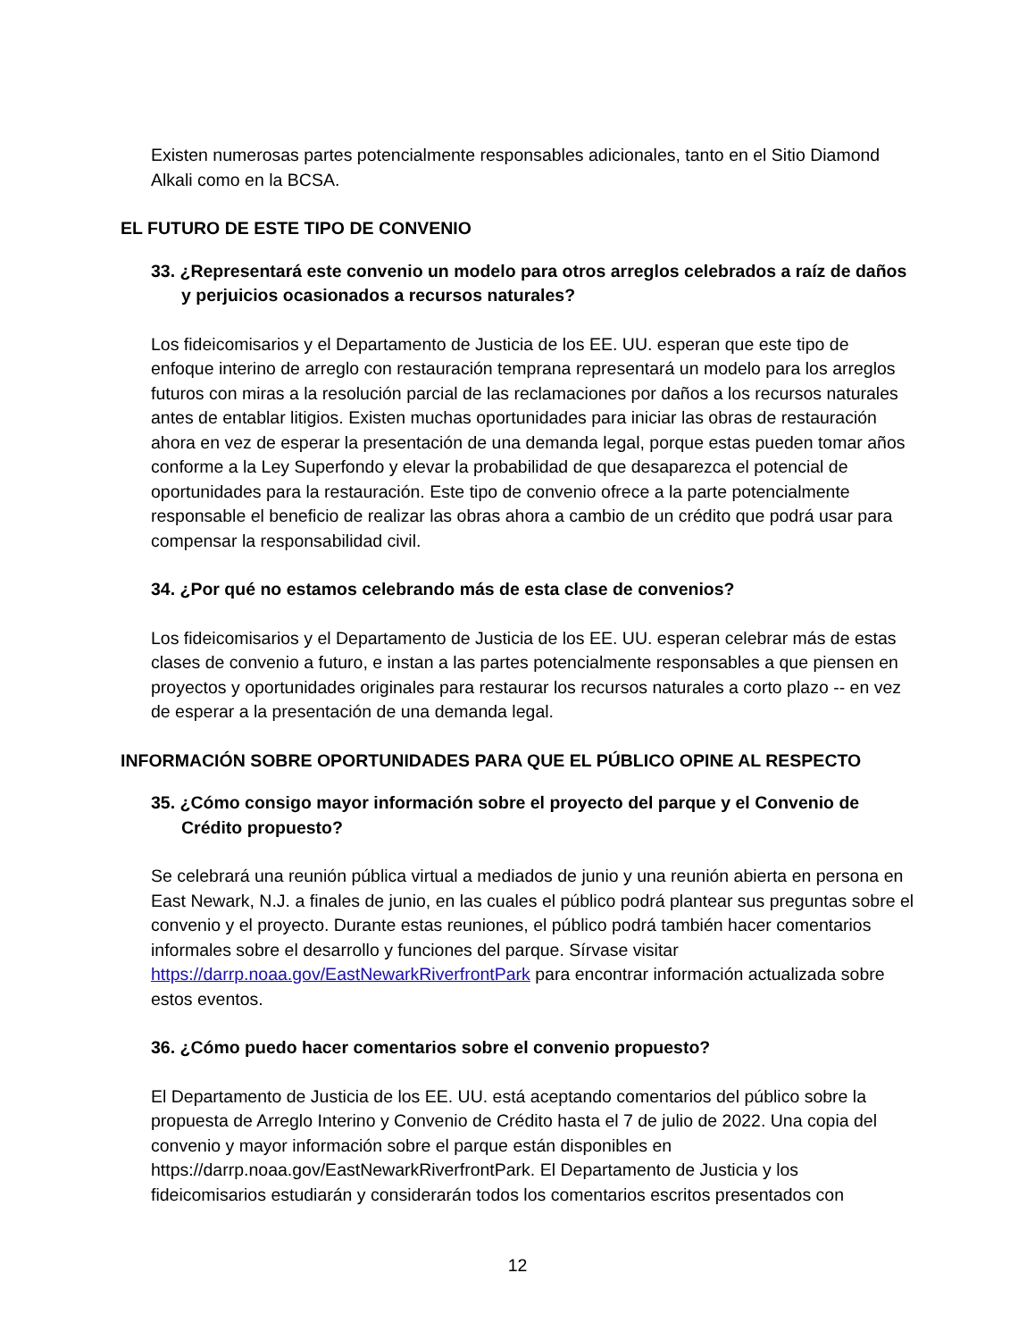Existen numerosas partes potencialmente responsables adicionales, tanto en el Sitio Diamond Alkali como en la BCSA.
EL FUTURO DE ESTE TIPO DE CONVENIO
33. ¿Representará este convenio un modelo para otros arreglos celebrados a raíz de daños y perjuicios ocasionados a recursos naturales?
Los fideicomisarios y el Departamento de Justicia de los EE. UU. esperan que este tipo de enfoque interino de arreglo con restauración temprana representará un modelo para los arreglos futuros con miras a la resolución parcial de las reclamaciones por daños a los recursos naturales antes de entablar litigios. Existen muchas oportunidades para iniciar las obras de restauración ahora en vez de esperar la presentación de una demanda legal, porque estas pueden tomar años conforme a la Ley Superfondo y elevar la probabilidad de que desaparezca el potencial de oportunidades para la restauración. Este tipo de convenio ofrece a la parte potencialmente responsable el beneficio de realizar las obras ahora a cambio de un crédito que podrá usar para compensar la responsabilidad civil.
34. ¿Por qué no estamos celebrando más de esta clase de convenios?
Los fideicomisarios y el Departamento de Justicia de los EE. UU. esperan celebrar más de estas clases de convenio a futuro, e instan a las partes potencialmente responsables a que piensen en proyectos y oportunidades originales para restaurar los recursos naturales a corto plazo -- en vez de esperar a la presentación de una demanda legal.
INFORMACIÓN SOBRE OPORTUNIDADES PARA QUE EL PÚBLICO OPINE AL RESPECTO
35. ¿Cómo consigo mayor información sobre el proyecto del parque y el Convenio de Crédito propuesto?
Se celebrará una reunión pública virtual a mediados de junio y una reunión abierta en persona en East Newark, N.J. a finales de junio, en las cuales el público podrá plantear sus preguntas sobre el convenio y el proyecto. Durante estas reuniones, el público podrá también hacer comentarios informales sobre el desarrollo y funciones del parque. Sírvase visitar https://darrp.noaa.gov/EastNewarkRiverfrontPark para encontrar información actualizada sobre estos eventos.
36. ¿Cómo puedo hacer comentarios sobre el convenio propuesto?
El Departamento de Justicia de los EE. UU. está aceptando comentarios del público sobre la propuesta de Arreglo Interino y Convenio de Crédito hasta el 7 de julio de 2022. Una copia del convenio y mayor información sobre el parque están disponibles en https://darrp.noaa.gov/EastNewarkRiverfrontPark. El Departamento de Justicia y los fideicomisarios estudiarán y considerarán todos los comentarios escritos presentados con
12